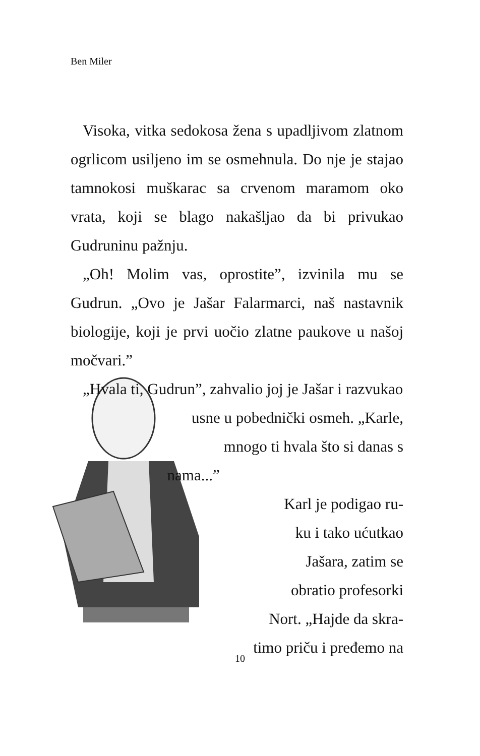Ben Miler
Visoka, vitka sedokosa žena s upadljivom zlatnom ogrlicom usiljeno im se osmehnula. Do nje je stajao tamnokosi muškarac sa crvenom maramom oko vrata, koji se blago nakašljao da bi privukao Gudruninu pažnju.
„Oh! Molim vas, oprostite”, izvinila mu se Gudrun. „Ovo je Jašar Falarmarci, naš nastavnik biologije, koji je prvi uočio zlatne paukove u našoj močvari.”
„Hvala ti, Gudrun”, zahvalio joj je Jašar i razvukao
usne u pobednički osmeh. „Karle,
mnogo ti hvala što si danas s
nama...”
Karl je podigao ru-
ku i tako ućutkao
Jašara, zatim se
obratio profesorki
Nort. „Hajde da skra-
timo priču i pređemo na
10